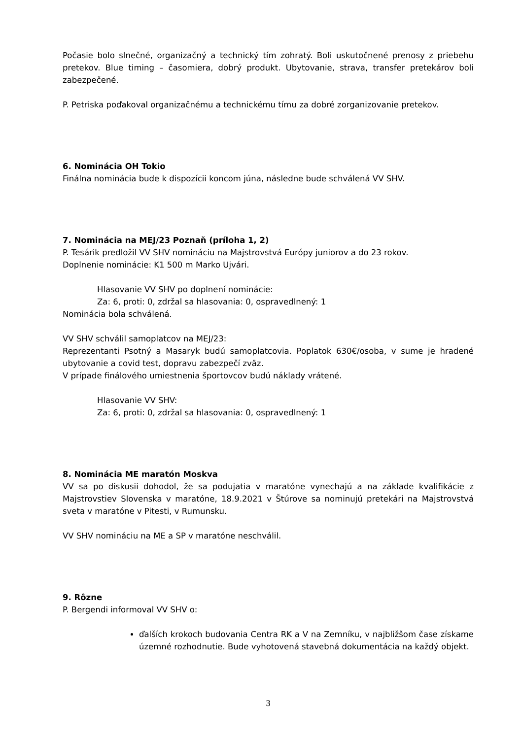Počasie bolo slnečné, organizačný a technický tím zohratý. Boli uskutočnené prenosy z priebehu pretekov. Blue timing – časomiera, dobrý produkt. Ubytovanie, strava, transfer pretekárov boli zabezpečené.
P. Petriska poďakoval organizačnému a technickému tímu za dobré zorganizovanie pretekov.
6. Nominácia OH Tokio
Finálna nominácia bude k dispozícii koncom júna, následne bude schválená VV SHV.
7. Nominácia na MEJ/23 Poznaň (príloha 1, 2)
P. Tesárik predložil VV SHV nomináciu na Majstrovstvá Európy juniorov a do 23 rokov.
Doplnenie nominácie: K1 500 m Marko Ujvári.
Hlasovanie VV SHV po doplnení nominácie:
Za: 6, proti: 0, zdržal sa hlasovania: 0, ospravedlnený: 1
Nominácia bola schválená.
VV SHV schválil samoplatcov na MEJ/23:
Reprezentanti Psotný a Masaryk budú samoplatcovia. Poplatok 630€/osoba, v sume je hradené ubytovanie a covid test, dopravu zabezpečí zväz.
V prípade finálového umiestnenia športovcov budú náklady vrátené.
Hlasovanie VV SHV:
Za: 6, proti: 0, zdržal sa hlasovania: 0, ospravedlnený: 1
8. Nominácia ME maratón Moskva
VV sa po diskusii dohodol, že sa podujatia v maratóne vynechajú a na základe kvalifikácie z Majstrovstiev Slovenska v maratóne, 18.9.2021 v Štúrove sa nominujú pretekári na Majstrovstvá sveta v maratóne v Pitesti, v Rumunsku.
VV SHV nomináciu na ME a SP v maratóne neschválil.
9. Rôzne
P. Bergendi informoval VV SHV o:
ďalších krokoch budovania Centra RK a V na Zemníku, v najbližšom čase získame územné rozhodnutie. Bude vyhotovená stavebná dokumentácia na každý objekt.
3